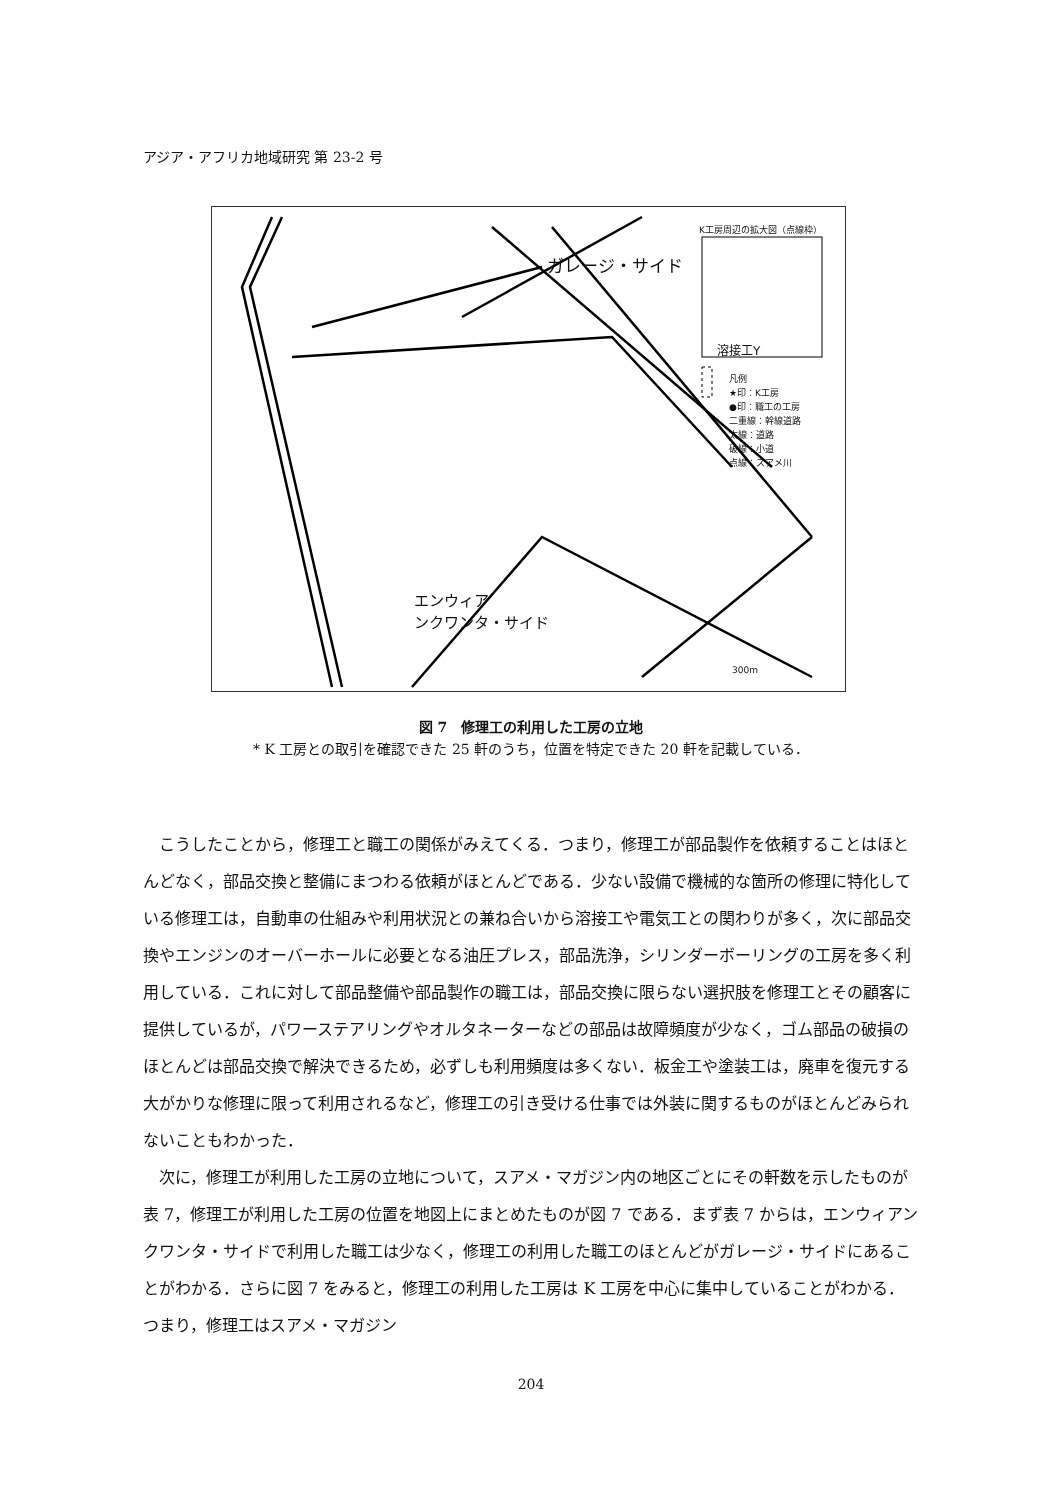アジア・アフリカ地域研究 第 23-2 号
ガレージ・サイド
K工房周辺の拡大図（点線枠）
溶接工Y
凡例
★印：K工房
●印：職工の工房
二重線：幹線道路
太線：道路
破線：小道
点線：スアメ川
エンウィア
ンクワンタ・サイド
300m
図 7　修理工の利用した工房の立地
* K 工房との取引を確認できた 25 軒のうち，位置を特定できた 20 軒を記載している．
こうしたことから，修理工と職工の関係がみえてくる．つまり，修理工が部品製作を依頼することはほとんどなく，部品交換と整備にまつわる依頼がほとんどである．少ない設備で機械的な箇所の修理に特化している修理工は，自動車の仕組みや利用状況との兼ね合いから溶接工や電気工との関わりが多く，次に部品交換やエンジンのオーバーホールに必要となる油圧プレス，部品洗浄，シリンダーボーリングの工房を多く利用している．これに対して部品整備や部品製作の職工は，部品交換に限らない選択肢を修理工とその顧客に提供しているが，パワーステアリングやオルタネーターなどの部品は故障頻度が少なく，ゴム部品の破損のほとんどは部品交換で解決できるため，必ずしも利用頻度は多くない．板金工や塗装工は，廃車を復元する大がかりな修理に限って利用されるなど，修理工の引き受ける仕事では外装に関するものがほとんどみられないこともわかった．
次に，修理工が利用した工房の立地について，スアメ・マガジン内の地区ごとにその軒数を示したものが表 7，修理工が利用した工房の位置を地図上にまとめたものが図 7 である．まず表 7 からは，エンウィアンクワンタ・サイドで利用した職工は少なく，修理工の利用した職工のほとんどがガレージ・サイドにあることがわかる．さらに図 7 をみると，修理工の利用した工房は K 工房を中心に集中していることがわかる．つまり，修理工はスアメ・マガジン
204